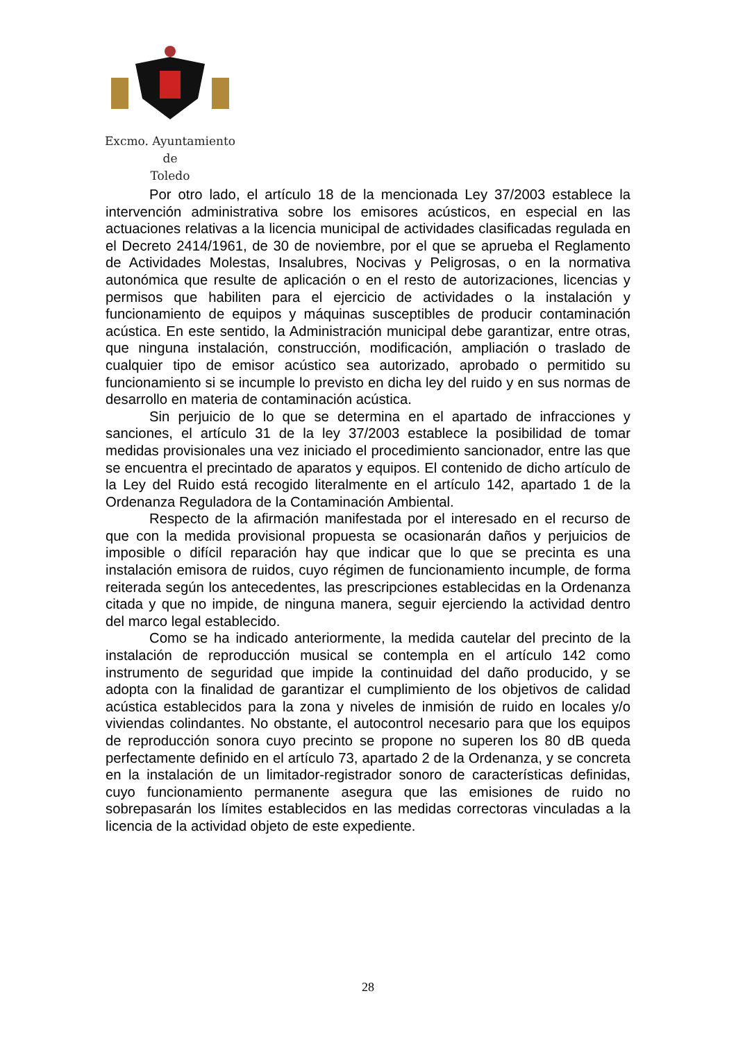Excmo. Ayuntamiento
de
Toledo
Por otro lado, el artículo 18 de la mencionada Ley 37/2003 establece la intervención administrativa sobre los emisores acústicos, en especial en las actuaciones relativas a la licencia municipal de actividades clasificadas regulada en el Decreto 2414/1961, de 30 de noviembre, por el que se aprueba el Reglamento de Actividades Molestas, Insalubres, Nocivas y Peligrosas, o en la normativa autonómica que resulte de aplicación o en el resto de autorizaciones, licencias y permisos que habiliten para el ejercicio de actividades o la instalación y funcionamiento de equipos y máquinas susceptibles de producir contaminación acústica. En este sentido, la Administración municipal debe garantizar, entre otras, que ninguna instalación, construcción, modificación, ampliación o traslado de cualquier tipo de emisor acústico sea autorizado, aprobado o permitido su funcionamiento si se incumple lo previsto en dicha ley del ruido y en sus normas de desarrollo en materia de contaminación acústica.
Sin perjuicio de lo que se determina en el apartado de infracciones y sanciones, el artículo 31 de la ley 37/2003 establece la posibilidad de tomar medidas provisionales una vez iniciado el procedimiento sancionador, entre las que se encuentra el precintado de aparatos y equipos. El contenido de dicho artículo de la Ley del Ruido está recogido literalmente en el artículo 142, apartado 1 de la Ordenanza Reguladora de la Contaminación Ambiental.
Respecto de la afirmación manifestada por el interesado en el recurso de que con la medida provisional propuesta se ocasionarán daños y perjuicios de imposible o difícil reparación hay que indicar que lo que se precinta es una instalación emisora de ruidos, cuyo régimen de funcionamiento incumple, de forma reiterada según los antecedentes, las prescripciones establecidas en la Ordenanza citada y que no impide, de ninguna manera, seguir ejerciendo la actividad dentro del marco legal establecido.
Como se ha indicado anteriormente, la medida cautelar del precinto de la instalación de reproducción musical se contempla en el artículo 142 como instrumento de seguridad que impide la continuidad del daño producido, y se adopta con la finalidad de garantizar el cumplimiento de los objetivos de calidad acústica establecidos para la zona y niveles de inmisión de ruido en locales y/o viviendas colindantes. No obstante, el autocontrol necesario para que los equipos de reproducción sonora cuyo precinto se propone no superen los 80 dB queda perfectamente definido en el artículo 73, apartado 2 de la Ordenanza, y se concreta en la instalación de un limitador-registrador sonoro de características definidas, cuyo funcionamiento permanente asegura que las emisiones de ruido no sobrepasarán los límites establecidos en las medidas correctoras vinculadas a la licencia de la actividad objeto de este expediente.
28